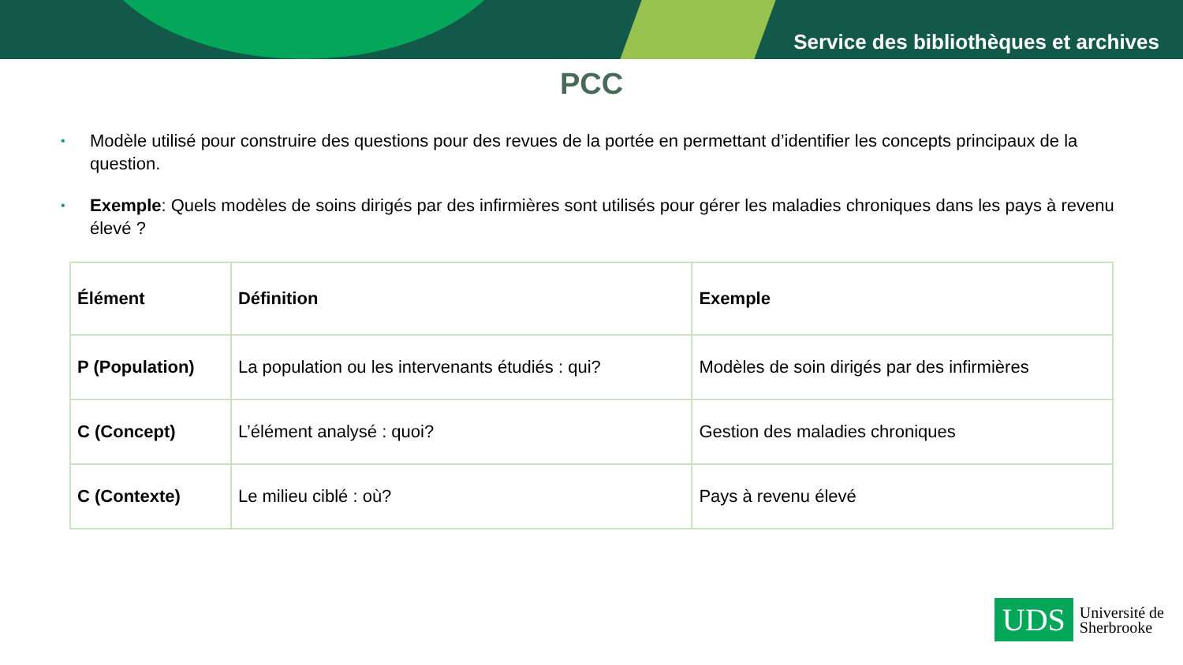Service des bibliothèques et archives
PCC
• Modèle utilisé pour construire des questions pour des revues de la portée en permettant d’identifier les concepts principaux de la question.
• Exemple: Quels modèles de soins dirigés par des infirmières sont utilisés pour gérer les maladies chroniques dans les pays à revenu élevé ?
| Élément | Définition | Exemple |
| --- | --- | --- |
| P (Population) | La population ou les intervenants étudiés : qui? | Modèles de soin dirigés par des infirmières |
| C (Concept) | L’élément analysé : quoi? | Gestion des maladies chroniques |
| C (Contexte) | Le milieu ciblé : où? | Pays à revenu élevé |
UDS
Université de
Sherbrooke